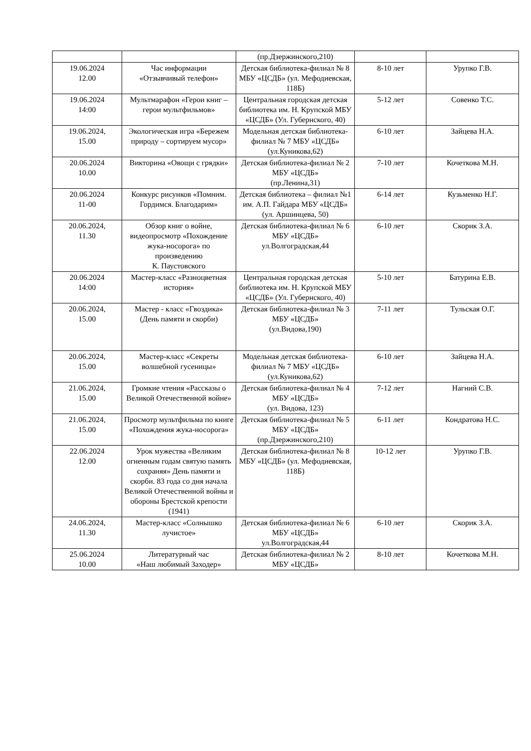| | | (пр.Дзержинского,210) | | |
| 19.06.2024 12.00 | Час информации «Отзывчивый телефон» | Детская библиотека-филиал № 8 МБУ «ЦСДБ» (ул. Мефодиевская, 118Б) | 8-10 лет | Урупко Г.В. |
| 19.06.2024 14:00 | Мультмарафон «Герои книг – герои мультфильмов» | Центральная городская детская библиотека им. Н. Крупской МБУ «ЦСДБ» (Ул. Губернского, 40) | 5-12 лет | Совенко Т.С. |
| 19.06.2024, 15.00 | Экологическая игра «Бережем природу – сортируем мусор» | Модельная детская библиотека-филиал № 7 МБУ «ЦСДБ» (ул.Куникова,62) | 6-10 лет | Зайцева Н.А. |
| 20.06.2024 10.00 | Викторина «Овощи с грядки» | Детская библиотека-филиал № 2 МБУ «ЦСДБ» (пр.Ленина,31) | 7-10 лет | Кочеткова М.Н. |
| 20.06.2024 11-00 | Конкурс рисунков «Помним. Гордимся. Благодарим» | Детская библиотека – филиал №1 им. А.П. Гайдара МБУ «ЦСДБ» (ул. Аршинцева, 50) | 6-14 лет | Кузьменко Н.Г. |
| 20.06.2024, 11.30 | Обзор книг о войне, видеопросмотр «Похождение жука-носорога» по произведению К. Паустовского | Детская библиотека-филиал № 6 МБУ «ЦСДБ» ул.Волгоградская,44 | 6-10 лет | Скорик З.А. |
| 20.06.2024 14:00 | Мастер-класс «Разноцветная история» | Центральная городская детская библиотека им. Н. Крупской МБУ «ЦСДБ» (Ул. Губернского, 40) | 5-10 лет | Батурина Е.В. |
| 20.06.2024, 15.00 | Мастер - класс «Гвоздика» (День памяти и скорби) | Детская библиотека-филиал № 3 МБУ «ЦСДБ» (ул.Видова,190) | 7-11 лет | Тульская О.Г. |
| 20.06.2024, 15.00 | Мастер-класс «Секреты волшебной гусеницы» | Модельная детская библиотека-филиал № 7 МБУ «ЦСДБ» (ул.Куникова,62) | 6-10 лет | Зайцева Н.А. |
| 21.06.2024, 15.00 | Громкие чтения «Рассказы о Великой Отечественной войне» | Детская библиотека-филиал № 4 МБУ «ЦСДБ» (ул. Видова, 123) | 7-12 лет | Нагний С.В. |
| 21.06.2024, 15.00 | Просмотр мультфильма по книге «Похождения жука-носорога» | Детская библиотека-филиал № 5 МБУ «ЦСДБ» (пр.Дзержинского,210) | 6-11 лет | Кондратова Н.С. |
| 22.06.2024 12.00 | Урок мужества «Великим огненным годам святую память сохраняя» День памяти и скорби. 83 года со дня начала Великой Отечественной войны и обороны Брестской крепости (1941) | Детская библиотека-филиал № 8 МБУ «ЦСДБ» (ул. Мефодиевская, 118Б) | 10-12 лет | Урупко Г.В. |
| 24.06.2024, 11.30 | Мастер-класс «Солнышко лучистое» | Детская библиотека-филиал № 6 МБУ «ЦСДБ» ул.Волгоградская,44 | 6-10 лет | Скорик З.А. |
| 25.06.2024 10.00 | Литературный час «Наш любимый Заходер» | Детская библиотека-филиал № 2 МБУ «ЦСДБ» | 8-10 лет | Кочеткова М.Н. |